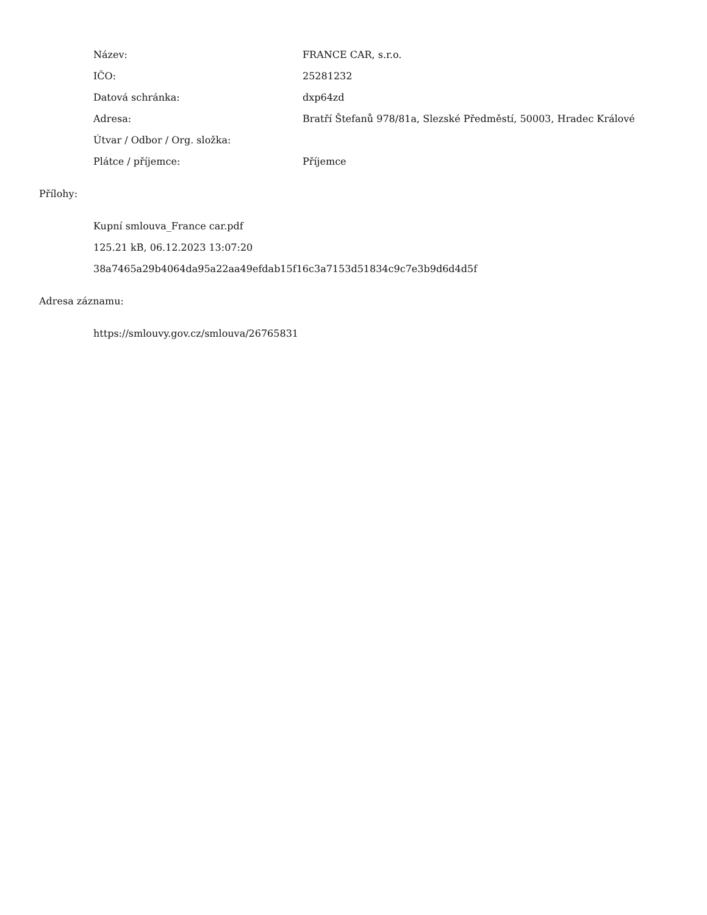| Název: | FRANCE CAR, s.r.o. |
| IČO: | 25281232 |
| Datová schránka: | dxp64zd |
| Adresa: | Bratří Štefanů 978/81a, Slezské Předměstí, 50003, Hradec Králové |
| Útvar / Odbor / Org. složka: | |
| Plátce / příjemce: | Příjemce |
Přílohy:
Kupní smlouva_France car.pdf
125.21 kB, 06.12.2023 13:07:20
38a7465a29b4064da95a22aa49efdab15f16c3a7153d51834c9c7e3b9d6d4d5f
Adresa záznamu:
https://smlouvy.gov.cz/smlouva/26765831